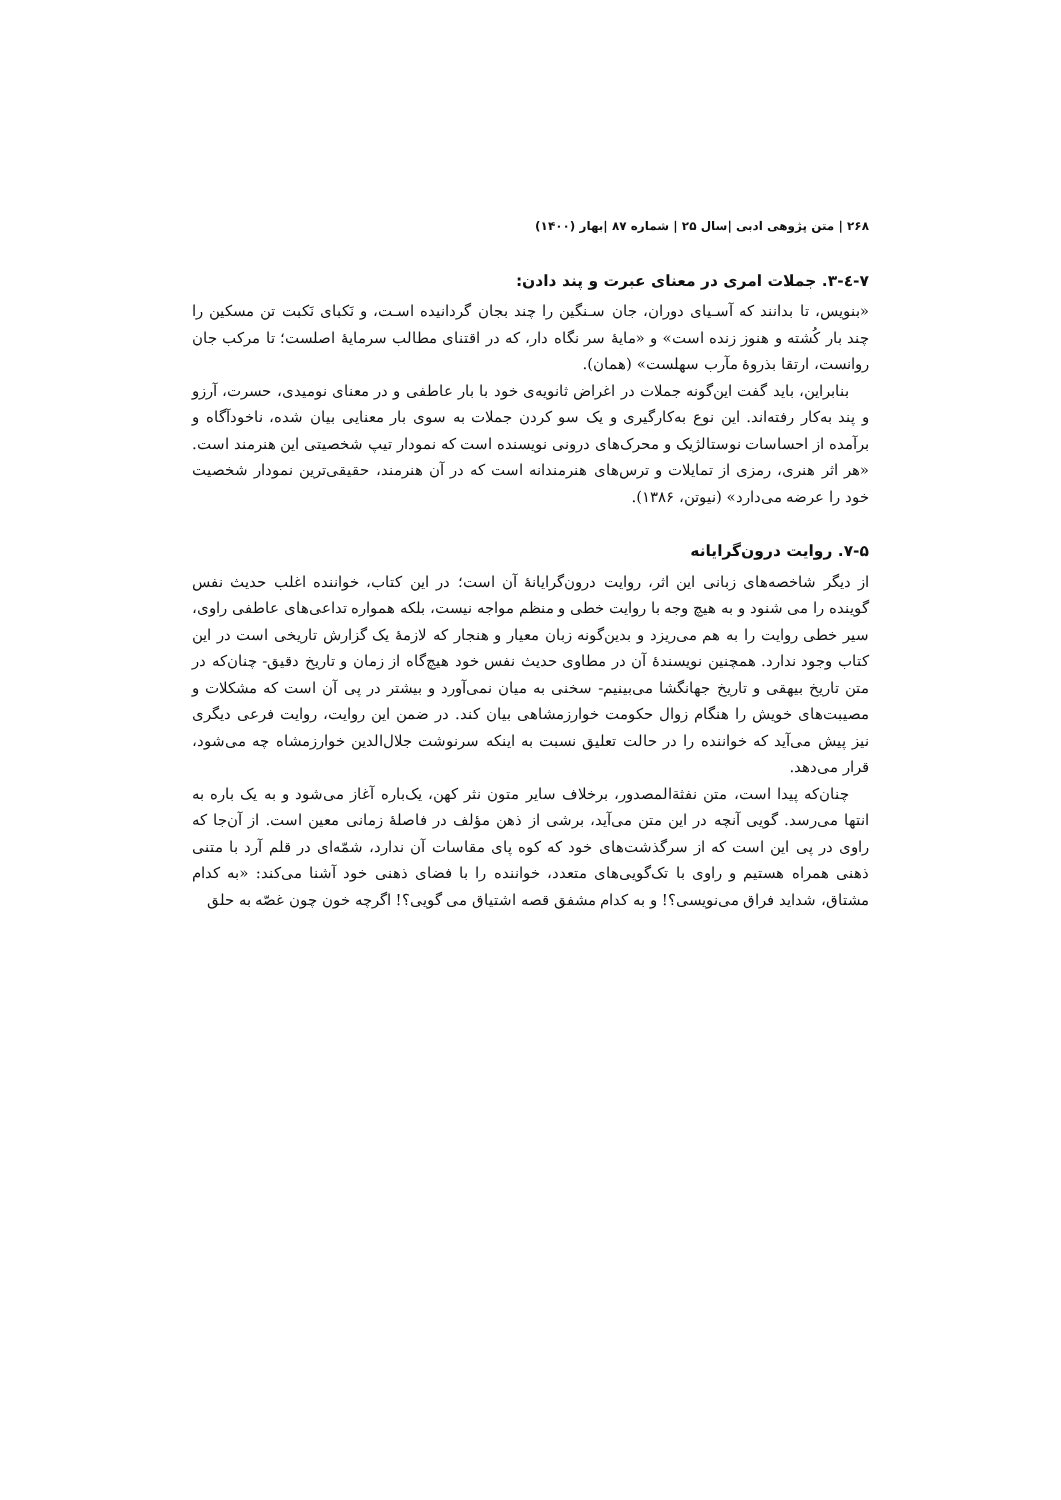۲۶۸ | متن پژوهی ادبی |سال ۲۵ | شماره ۸۷ |بهار (۱۴۰۰)
۷-٤-۳. جملات امری در معنای عبرت و پند دادن:
«بنویس، تا بدانند که آسـیای دوران، جان سـنگین را چند بجان گردانیده اسـت، و نَکبای نَکبت تن مسکین را چند بار کُشته و هنوز زنده است» و «مایهٔ سر نگاه دار، که در اقتنای مطالب سرمایهٔ اصلست؛ تا مرکب جان روانست، ارتقا بذروهٔ مآرب سهلست» (همان).
بنابراین، باید گفت این‌گونه جملات در اغراض ثانویه‌ی خود با بار عاطفی و در معنای نومیدی، حسرت، آرزو و پند به‌کار رفته‌اند. این نوع به‌کارگیری و یک سو کردن جملات به سوی بار معنایی بیان شده، ناخودآگاه و برآمده از احساسات نوستالژیک و محرک‌های درونی نویسنده است که نمودار تیپ شخصیتی این هنرمند است. «هر اثر هنری، رمزی از تمایلات و ترس‌های هنرمندانه است که در آن هنرمند، حقیقی‌ترین نمودار شخصیت خود را عرضه می‌دارد» (نیوتن، ۱۳۸۶).
۷-۵. روایت درون‌گرایانه
از دیگر شاخصه‌های زبانی این اثر، روایت درون‌گرایانهٔ آن است؛ در این کتاب، خواننده اغلب حدیث نفس گوینده را می شنود و به هیچ وجه با روایت خطی و منظم مواجه نیست، بلکه همواره تداعی‌های عاطفی راوی، سیر خطی روایت را به هم می‌ریزد و بدین‌گونه زبان معیار و هنجار که لازمهٔ یک گزارش تاریخی است در این کتاب وجود ندارد. همچنین نویسندهٔ آن در مطاوی حدیث نفس خود هیچ‌گاه از زمان و تاریخ دقیق- چنان‌که در متن تاریخ بیهقی و تاریخ جهانگشا می‌بینیم- سخنی به میان نمی‌آورد و بیشتر در پی آن است که مشکلات و مصیبت‌های خویش را هنگام زوال حکومت خوارزمشاهی بیان کند. در ضمن این روایت، روایت فرعی دیگری نیز پیش می‌آید که خواننده را در حالت تعلیق نسبت به اینکه سرنوشت جلال‌الدین خوارزمشاه چه می‌شود، قرار می‌دهد.
چنان‌که پیدا است، متن نفثة‌المصدور، برخلاف سایر متون نثر کهن، یک‌باره آغاز می‌شود و به یک باره به انتها می‌رسد. گویی آنچه در این متن می‌آید، برشی از ذهن مؤلف در فاصلهٔ زمانی معین است. از آن‌جا که راوی در پی این است که از سرگذشت‌های خود که کوه پای مقاسات آن ندارد، شمّه‌ای در قلم آرد با متنی ذهنی همراه هستیم و راوی با تک‌گویی‌های متعدد، خواننده را با فضای ذهنی خود آشنا می‌کند: «به کدام مشتاق، شداید فراق می‌نویسی؟! و به کدام مشفق قصه اشتیاق می گویی؟! اگرچه خون چون غصّه به حلق